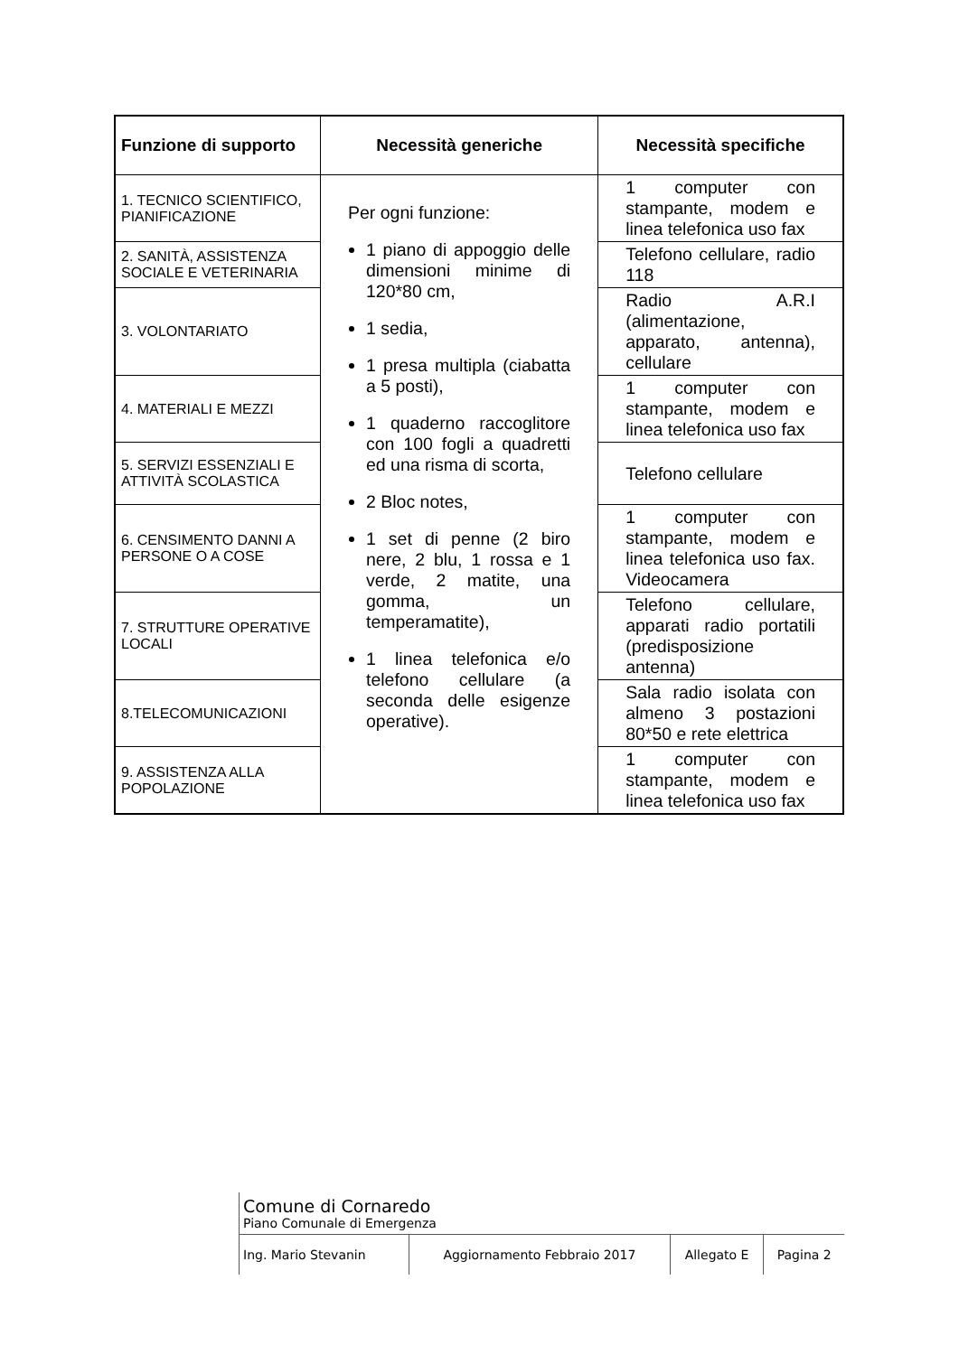| Funzione di supporto | Necessità generiche | Necessità specifiche |
| --- | --- | --- |
| 1. TECNICO SCIENTIFICO, PIANIFICAZIONE | Per ogni funzione: 1 piano di appoggio delle dimensioni minime di 120*80 cm, 1 sedia, 1 presa multipla (ciabatta a 5 posti), 1 quaderno raccoglitore con 100 fogli a quadretti ed una risma di scorta, 2 Bloc notes, 1 set di penne (2 biro nere, 2 blu, 1 rossa e 1 verde, 2 matite, una gomma, un temperamatite), 1 linea telefonica e/o telefono cellulare (a seconda delle esigenze operative). | 1 computer con stampante, modem e linea telefonica uso fax |
| 2. SANITÀ, ASSISTENZA SOCIALE E VETERINARIA | | Telefono cellulare, radio 118 |
| 3. VOLONTARIATO | | Radio A.R.I (alimentazione, apparato, antenna), cellulare |
| 4. MATERIALI E MEZZI | | 1 computer con stampante, modem e linea telefonica uso fax |
| 5. SERVIZI ESSENZIALI E ATTIVITÀ SCOLASTICA | | Telefono cellulare |
| 6. CENSIMENTO DANNI A PERSONE O A COSE | | 1 computer con stampante, modem e linea telefonica uso fax. Videocamera |
| 7. STRUTTURE OPERATIVE LOCALI | | Telefono cellulare, apparati radio portatili (predisposizione antenna) |
| 8.TELECOMUNICAZIONI | | Sala radio isolata con almeno 3 postazioni 80*50 e rete elettrica |
| 9. ASSISTENZA ALLA POPOLAZIONE | | 1 computer con stampante, modem e linea telefonica uso fax |
| | Comune di Cornaredo Piano Comunale di Emergenza | | | |
| | Ing. Mario Stevanin | Aggiornamento Febbraio 2017 | Allegato E | Pagina 2 |